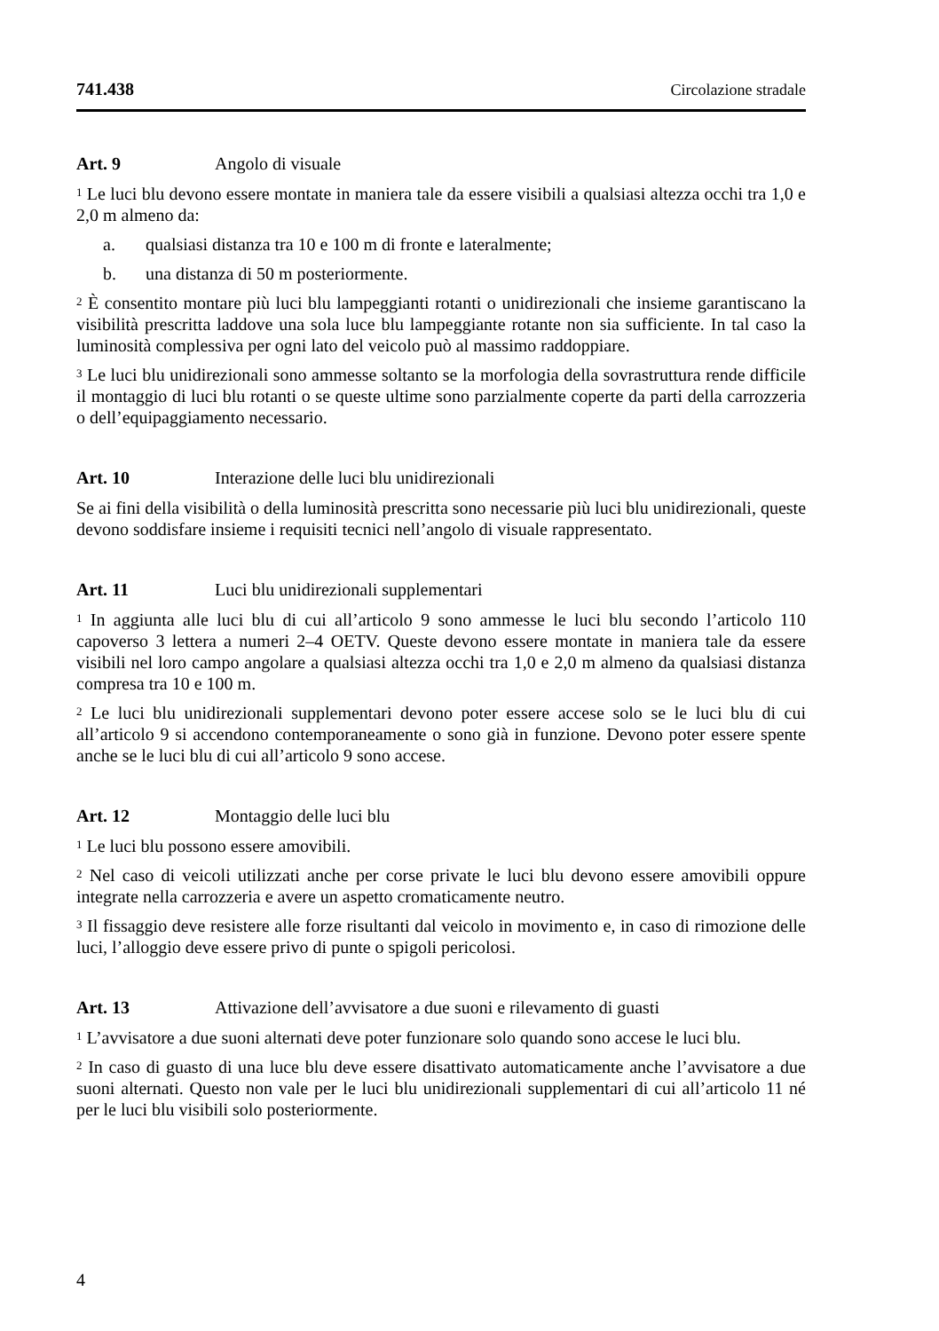741.438 Circolazione stradale
Art. 9 Angolo di visuale
<sup>1</sup> Le luci blu devono essere montate in maniera tale da essere visibili a qualsiasi altezza occhi tra 1,0 e 2,0 m almeno da:
a. qualsiasi distanza tra 10 e 100 m di fronte e lateralmente;
b. una distanza di 50 m posteriormente.
<sup>2</sup> È consentito montare più luci blu lampeggianti rotanti o unidirezionali che insieme garantiscano la visibilità prescritta laddove una sola luce blu lampeggiante rotante non sia sufficiente. In tal caso la luminosità complessiva per ogni lato del veicolo può al massimo raddoppiare.
<sup>3</sup> Le luci blu unidirezionali sono ammesse soltanto se la morfologia della sovrastruttura rende difficile il montaggio di luci blu rotanti o se queste ultime sono parzialmente coperte da parti della carrozzeria o dell’equipaggiamento necessario.
Art. 10 Interazione delle luci blu unidirezionali
Se ai fini della visibilità o della luminosità prescritta sono necessarie più luci blu unidirezionali, queste devono soddisfare insieme i requisiti tecnici nell’angolo di visuale rappresentato.
Art. 11 Luci blu unidirezionali supplementari
<sup>1</sup> In aggiunta alle luci blu di cui all’articolo 9 sono ammesse le luci blu secondo l’articolo 110 capoverso 3 lettera a numeri 2–4 OETV. Queste devono essere montate in maniera tale da essere visibili nel loro campo angolare a qualsiasi altezza occhi tra 1,0 e 2,0 m almeno da qualsiasi distanza compresa tra 10 e 100 m.
<sup>2</sup> Le luci blu unidirezionali supplementari devono poter essere accese solo se le luci blu di cui all’articolo 9 si accendono contemporaneamente o sono già in funzione. Devono poter essere spente anche se le luci blu di cui all’articolo 9 sono accese.
Art. 12 Montaggio delle luci blu
<sup>1</sup> Le luci blu possono essere amovibili.
<sup>2</sup> Nel caso di veicoli utilizzati anche per corse private le luci blu devono essere amovibili oppure integrate nella carrozzeria e avere un aspetto cromaticamente neutro.
<sup>3</sup> Il fissaggio deve resistere alle forze risultanti dal veicolo in movimento e, in caso di rimozione delle luci, l’alloggio deve essere privo di punte o spigoli pericolosi.
Art. 13 Attivazione dell’avvisatore a due suoni e rilevamento di guasti
<sup>1</sup> L’avvisatore a due suoni alternati deve poter funzionare solo quando sono accese le luci blu.
<sup>2</sup> In caso di guasto di una luce blu deve essere disattivato automaticamente anche l’avvisatore a due suoni alternati. Questo non vale per le luci blu unidirezionali supplementari di cui all’articolo 11 né per le luci blu visibili solo posteriormente.
4